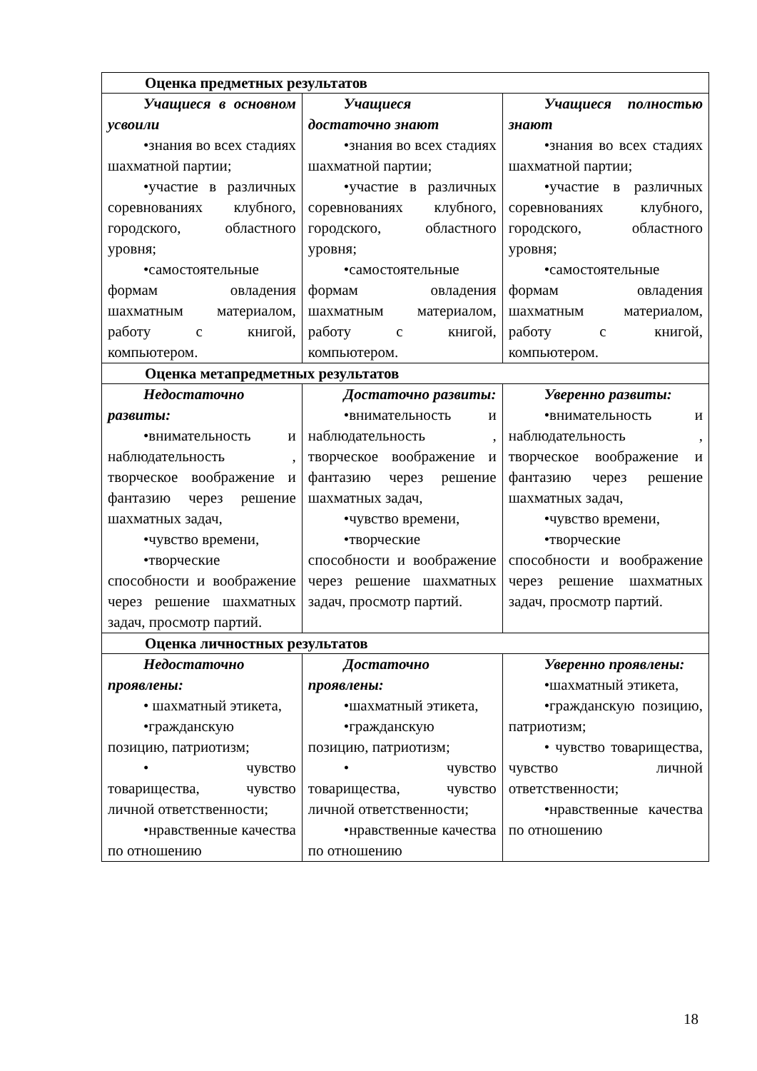| Оценка предметных результатов | | |
| Учащиеся в основном усвоили •знания во всех стадиях шахматной партии; •участие в различных соревнованиях клубного, городского, областного уровня; •самостоятельные формам овладения шахматным материалом, работу с книгой, компьютером. | Учащиеся достаточно знают •знания во всех стадиях шахматной партии; •участие в различных соревнованиях клубного, городского, областного уровня; •самостоятельные формам овладения шахматным материалом, работу с книгой, компьютером. | Учащиеся полностью знают •знания во всех стадиях шахматной партии; •участие в различных соревнованиях клубного, городского, областного уровня; •самостоятельные формам овладения шахматным материалом, работу с книгой, компьютером. |
| Оценка метапредметных результатов | | |
| Недостаточно развиты: •внимательность и наблюдательность , творческое воображение и фантазию через решение шахматных задач, •чувство времени, •творческие способности и воображение через решение шахматных задач, просмотр партий. | Достаточно развиты: •внимательность и наблюдательность , творческое воображение и фантазию через решение шахматных задач, •чувство времени, •творческие способности и воображение через решение шахматных задач, просмотр партий. | Уверенно развиты: •внимательность и наблюдательность , творческое воображение и фантазию через решение шахматных задач, •чувство времени, •творческие способности и воображение через решение шахматных задач, просмотр партий. |
| Оценка личностных результатов | | |
| Недостаточно проявлены: • шахматный этикета, •гражданскую позицию, патриотизм; • чувство товарищества, чувство личной ответственности; •нравственные качества по отношению | Достаточно проявлены: •шахматный этикета, •гражданскую позицию, патриотизм; • чувство товарищества, чувство личной ответственности; •нравственные качества по отношению | Уверенно проявлены: •шахматный этикета, •гражданскую позицию, патриотизм; • чувство товарищества, чувство личной ответственности; •нравственные качества по отношению |
18